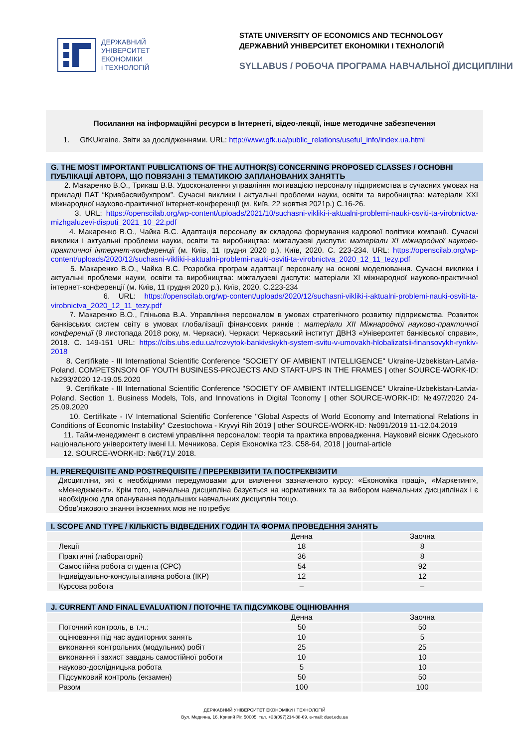ДЕРЖАВНИЙ
УНІВЕРСИТЕТ
ЕКОНОМІКИ
і ТЕХНОЛОГІЙ
STATE UNIVERSITY OF ECONOMICS AND TECHNOLOGY
ДЕРЖАВНИЙ УНІВЕРСИТЕТ ЕКОНОМІКИ І ТЕХНОЛОГІЙ
SYLLABUS / РОБОЧА ПРОГРАМА НАВЧАЛЬНОЇ ДИСЦИПЛІНИ
Посилання на інформаційні ресурси в Інтернеті, відео-лекції, інше методичне забезпечення
1. GfKUkraine. Звіти за дослідженнями. URL: http://www.gfk.ua/public_relations/useful_info/index.ua.html
G. THE MOST IMPORTANT PUBLICATIONS OF THE AUTHOR(S) CONCERNING PROPOSED CLASSES / ОСНОВНІ ПУБЛІКАЦІЇ АВТОРА, ЩО ПОВЯЗАНІ З ТЕМАТИКОЮ ЗАПЛАНОВАНИХ ЗАНЯТТЬ
2. Макаренко В.О., Трикаш В.В. Удосконалення управління мотивацією персоналу підприємства в сучасних умовах на прикладі ПАТ “Кривбасвибухпром”. Сучасні виклики і актуальні проблеми науки, освіти та виробництва: матеріали XXI міжнародної науково-практичної інтернет-конференції (м. Київ, 22 жовтня 2021р.) С.16-26.
3. URL: https://openscilab.org/wp-content/uploads/2021/10/suchasni-vikliki-i-aktualni-problemi-nauki-osviti-ta-virobnictva-mizhgaluzevi-disputi_2021_10_22.pdf
4. Макаренко В.О., Чайка В.С. Адаптація персоналу як складова формування кадрової політики компанії. Сучасні виклики і актуальні проблеми науки, освіти та виробництва: міжгалузеві диспути: матеріали XI міжнародної науково-практичної інтернет-конференції (м. Київ, 11 грудня 2020 р.). Київ, 2020. С. 223-234. URL: https://openscilab.org/wp-content/uploads/2020/12/suchasni-vikliki-i-aktualni-problemi-nauki-osviti-ta-virobnictva_2020_12_11_tezy.pdf
5. Макаренко В.О., Чайка В.С. Розробка програм адаптації персоналу на основі моделювання. Сучасні виклики і актуальні проблеми науки, освіти та виробництва: міжгалузеві диспути: матеріали XI міжнародної науково-практичної інтернет-конференції (м. Київ, 11 грудня 2020 р.). Київ, 2020. С.223-234
6. URL: https://openscilab.org/wp-content/uploads/2020/12/suchasni-vikliki-i-aktualni-problemi-nauki-osviti-ta-virobnictva_2020_12_11_tezy.pdf
7. Макаренко В.О., Гліньова В.А. Управління персоналом в умовах стратегічного розвитку підприємства. Розвиток банківських систем світу в умовах глобалізації фінансових ринків : матеріали XII Міжнародної науково-практичної конференції (9 листопада 2018 року, м. Черкаси). Черкаси: Черкаський інститут ДВНЗ «Університет банківської справи», 2018. С. 149-151 URL: https://cibs.ubs.edu.ua/rozvytok-bankivskykh-system-svitu-v-umovakh-hlobalizatsii-finansovykh-rynkiv-2018
8. Certifikate - III International Scientific Conference "SOCIETY OF AMBIENT INTELLIGENCE" Ukraine-Uzbekistan-Latvia-Poland. COMPETSNSON OF YOUTH BUSINESS-PROJECTS AND START-UPS IN THE FRAMES | other SOURCE-WORK-ID: №293/2020 12-19.05.2020
9. Certifikate - III International Scientific Conference "SOCIETY OF AMBIENT INTELLIGENCE" Ukraine-Uzbekistan-Latvia-Poland. Section 1. Business Models, Tols, and Innovations in Digital Tconomy | other SOURCE-WORK-ID: №497/2020 24-25.09.2020
10. Certifikate - IV International Scientific Conference "Global Aspects of World Economy and International Relations in Conditions of Economic Instability" Czestochowa - Kryvyi Rih 2019 | other SOURCE-WORK-ID: №091/2019 11-12.04.2019
11. Тайм-менеджмент в системі управління персоналом: теорія та практика впровадження. Науковий вісник Одеського національного університету імені І.І. Мечникова. Серія Економіка т23. С58-64, 2018 | journal-article
12. SOURCE-WORK-ID: №6(71)/ 2018.
H. PREREQUISITE AND POSTREQUISITE / ПРЕРЕКВІЗИТИ ТА ПОСТРЕКВІЗИТИ
Дисципліни, які є необхідними передумовами для вивчення зазначеного курсу: «Економіка праці», «Маркетинг», «Менеджмент». Крім того, навчальна дисципліна базується на нормативних та за вибором навчальних дисциплінах і є необхідною для опанування подальших навчальних дисциплін тощо.
Обов’язкового знання іноземних мов не потребує
I. SCOPE AND TYPE / КІЛЬКІСТЬ ВІДВЕДЕНИХ ГОДИН ТА ФОРМА ПРОВЕДЕННЯ ЗАНЯТЬ
| | Денна | Заочна |
| --- | --- | --- |
| Лекції | 18 | 8 |
| Практичні (лабораторні) | 36 | 8 |
| Самостійна робота студента (СРС) | 54 | 92 |
| Індивідуально-консультативна робота (ІКР) | 12 | 12 |
| Курсова робота | – | – |
J. CURRENT AND FINAL EVALUATION / ПОТОЧНЕ ТА ПІДСУМКОВЕ ОЦІНЮВАННЯ
| | Денна | Заочна |
| --- | --- | --- |
| Поточний контроль, в т.ч.: | 50 | 50 |
| оцінювання під час аудиторних занять | 10 | 5 |
| виконання контрольних (модульних) робіт | 25 | 25 |
| виконання і захист завдань самостійної роботи | 10 | 10 |
| науково-дослідницька робота | 5 | 10 |
| Підсумковий контроль (екзамен) | 50 | 50 |
| Разом | 100 | 100 |
ДЕРЖАВНИЙ УНІВЕРСИТЕТ ЕКОНОМІКИ І ТЕХНОЛОГІЙ
Вул. Медична, 16, Кривий Ріг, 50005, тел. +38(097)214-88-69. e-mail: duet.edu.ua